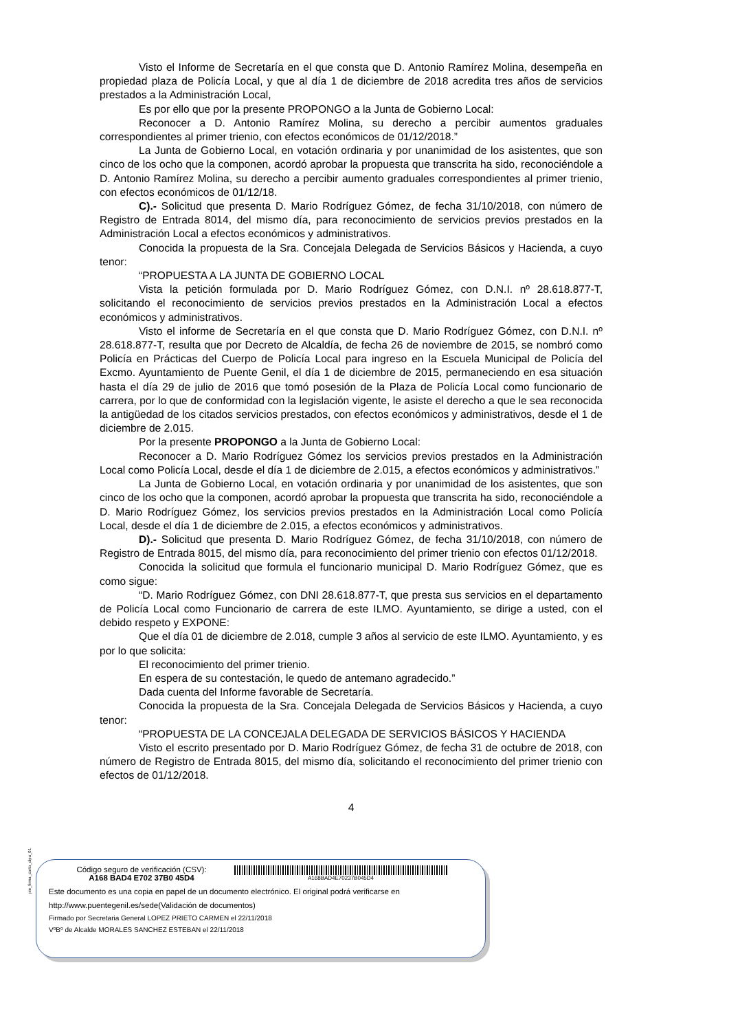Visto el Informe de Secretaría en el que consta que D. Antonio Ramírez Molina, desempeña en propiedad plaza de Policía Local, y que al día 1 de diciembre de 2018 acredita tres años de servicios prestados a la Administración Local,
Es por ello que por la presente PROPONGO a la Junta de Gobierno Local:
Reconocer a D. Antonio Ramírez Molina, su derecho a percibir aumentos graduales correspondientes al primer trienio, con efectos económicos de 01/12/2018.”
La Junta de Gobierno Local, en votación ordinaria y por unanimidad de los asistentes, que son cinco de los ocho que la componen, acordó aprobar la propuesta que transcrita ha sido, reconociéndole a D. Antonio Ramírez Molina, su derecho a percibir aumento graduales correspondientes al primer trienio, con efectos económicos de 01/12/18.
C).- Solicitud que presenta D. Mario Rodríguez Gómez, de fecha 31/10/2018, con número de Registro de Entrada 8014, del mismo día, para reconocimiento de servicios previos prestados en la Administración Local a efectos económicos y administrativos.
Conocida la propuesta de la Sra. Concejala Delegada de Servicios Básicos y Hacienda, a cuyo tenor:
“PROPUESTA A LA JUNTA DE GOBIERNO LOCAL
Vista la petición formulada por D. Mario Rodríguez Gómez, con D.N.I. nº 28.618.877-T, solicitando el reconocimiento de servicios previos prestados en la Administración Local a efectos económicos y administrativos.
Visto el informe de Secretaría en el que consta que D. Mario Rodríguez Gómez, con D.N.I. nº 28.618.877-T, resulta que por Decreto de Alcaldía, de fecha 26 de noviembre de 2015, se nombró como Policía en Prácticas del Cuerpo de Policía Local para ingreso en la Escuela Municipal de Policía del Excmo. Ayuntamiento de Puente Genil, el día 1 de diciembre de 2015, permaneciendo en esa situación hasta el día 29 de julio de 2016 que tomó posesión de la Plaza de Policía Local como funcionario de carrera, por lo que de conformidad con la legislación vigente, le asiste el derecho a que le sea reconocida la antigüedad de los citados servicios prestados, con efectos económicos y administrativos, desde el 1 de diciembre de 2.015.
Por la presente PROPONGO a la Junta de Gobierno Local:
Reconocer a D. Mario Rodríguez Gómez los servicios previos prestados en la Administración Local como Policía Local, desde el día 1 de diciembre de 2.015, a efectos económicos y administrativos.”
La Junta de Gobierno Local, en votación ordinaria y por unanimidad de los asistentes, que son cinco de los ocho que la componen, acordó aprobar la propuesta que transcrita ha sido, reconociéndole a D. Mario Rodríguez Gómez, los servicios previos prestados en la Administración Local como Policía Local, desde el día 1 de diciembre de 2.015, a efectos económicos y administrativos.
D).- Solicitud que presenta D. Mario Rodríguez Gómez, de fecha 31/10/2018, con número de Registro de Entrada 8015, del mismo día, para reconocimiento del primer trienio con efectos 01/12/2018.
Conocida la solicitud que formula el funcionario municipal D. Mario Rodríguez Gómez, que es como sigue:
“D. Mario Rodríguez Gómez, con DNI 28.618.877-T, que presta sus servicios en el departamento de Policía Local como Funcionario de carrera de este ILMO. Ayuntamiento, se dirige a usted, con el debido respeto y EXPONE:
Que el día 01 de diciembre de 2.018, cumple 3 años al servicio de este ILMO. Ayuntamiento, y es por lo que solicita:
El reconocimiento del primer trienio.
En espera de su contestación, le quedo de antemano agradecido.”
Dada cuenta del Informe favorable de Secretaría.
Conocida la propuesta de la Sra. Concejala Delegada de Servicios Básicos y Hacienda, a cuyo tenor:
“PROPUESTA DE LA CONCEJALA DELEGADA DE SERVICIOS BÁSICOS Y HACIENDA
Visto el escrito presentado por D. Mario Rodríguez Gómez, de fecha 31 de octubre de 2018, con número de Registro de Entrada 8015, del mismo día, solicitando el reconocimiento del primer trienio con efectos de 01/12/2018.
4
pie_firma_corto_dipu_01
Código seguro de verificación (CSV):
A168 BAD4 E702 37B0 45D4
A168BAD4E70237B045D4
Este documento es una copia en papel de un documento electrónico. El original podrá verificarse en
http://www.puentegenil.es/sede(Validación de documentos)
Firmado por Secretaria General LOPEZ PRIETO CARMEN el 22/11/2018
VºBº de Alcalde MORALES SANCHEZ ESTEBAN el 22/11/2018